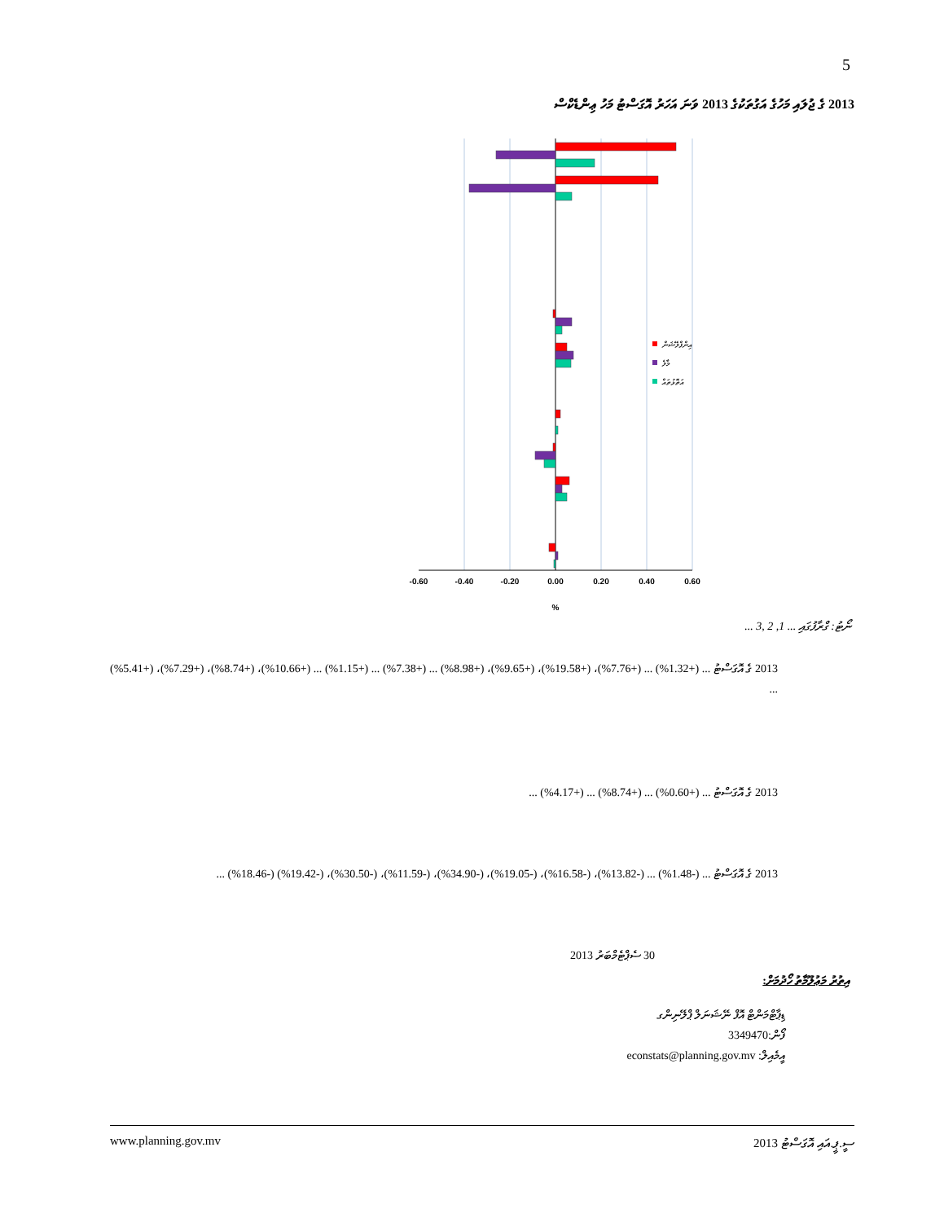5
2013 ގެ ޖުލައި މަހުގެ އަގުތަކުގެ 2013 ވަނަ އަހަރު އޮގަސްޓު މަހު ޢިންޑެކްސް
އިންފްލޭޝަން
މާލެ
އަތޮޅުތައް
-0.60
-0.40
-0.20
0.00
0.20
0.40
0.60
%
ނޯޓު: ގްރާފުގައި ... 1, 2 ,3 ...
2013 ގެ އޮގަސްޓު ... (+1.32%) ... (+7.76%)، (+19.58%)، (+9.65%)، (+8.98%) ... (+7.38%) ... (+1.15%) ... (+10.66%)، (+8.74%)، (+7.29%)، (+5.41%) ...
2013 ގެ އޮގަސްޓު ... (+0.60%) ... (+8.74%) ... (+4.17%) ...
2013 ގެ އޮގަސްޓު ... (-1.48%) ... (-13.82%)، (-16.58%)، (-19.05%)، (-34.90%)، (-11.59%)، (-30.50%)، (-19.42%) (-18.46%) ...
30 ސެޕްޓެމްބަރު 2013
އިތުރު މަޢުލޫމާތު ހޯދުމަށް:
ޑިޕާޓްމަންޓް އޮފް ނޭޝަނަލް ޕްލޭނިންގ
ފޯން:3349470
އީމެއިލް: econstats@planning.gov.mv
www.planning.gov.mv ސީ.ޕީ.އައި އޮގަސްޓު 2013